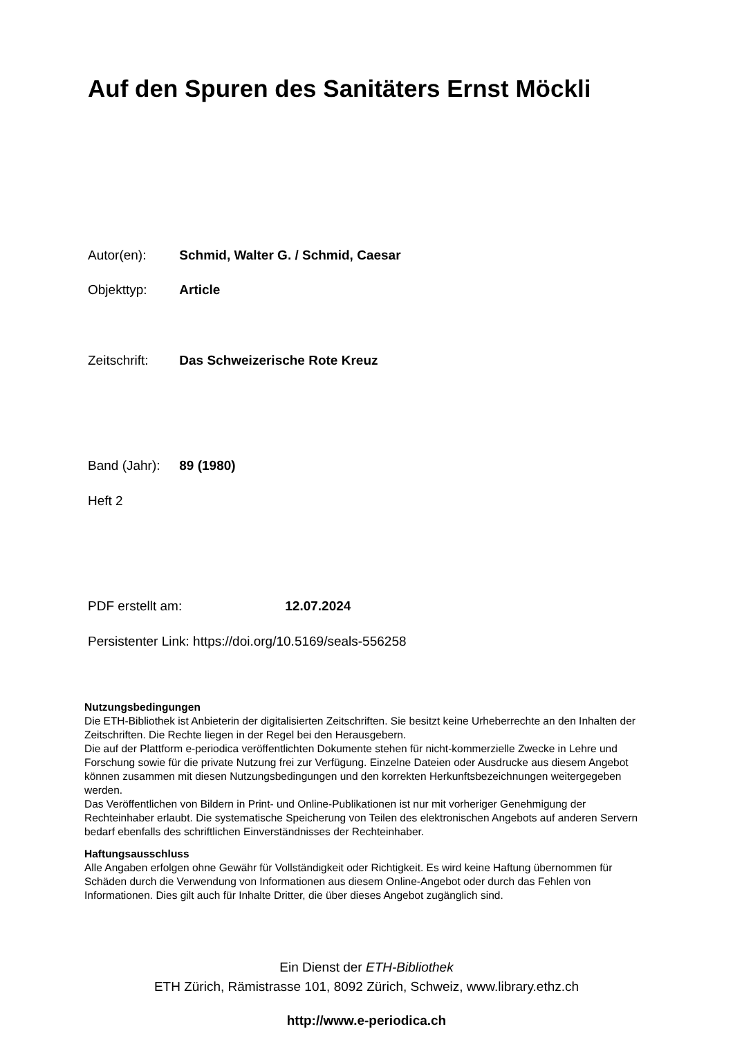Auf den Spuren des Sanitäters Ernst Möckli
Autor(en): Schmid, Walter G. / Schmid, Caesar
Objekttyp: Article
Zeitschrift: Das Schweizerische Rote Kreuz
Band (Jahr): 89 (1980)
Heft 2
PDF erstellt am: 12.07.2024
Persistenter Link: https://doi.org/10.5169/seals-556258
Nutzungsbedingungen
Die ETH-Bibliothek ist Anbieterin der digitalisierten Zeitschriften. Sie besitzt keine Urheberrechte an den Inhalten der Zeitschriften. Die Rechte liegen in der Regel bei den Herausgebern.
Die auf der Plattform e-periodica veröffentlichten Dokumente stehen für nicht-kommerzielle Zwecke in Lehre und Forschung sowie für die private Nutzung frei zur Verfügung. Einzelne Dateien oder Ausdrucke aus diesem Angebot können zusammen mit diesen Nutzungsbedingungen und den korrekten Herkunftsbezeichnungen weitergegeben werden.
Das Veröffentlichen von Bildern in Print- und Online-Publikationen ist nur mit vorheriger Genehmigung der Rechteinhaber erlaubt. Die systematische Speicherung von Teilen des elektronischen Angebots auf anderen Servern bedarf ebenfalls des schriftlichen Einverständnisses der Rechteinhaber.
Haftungsausschluss
Alle Angaben erfolgen ohne Gewähr für Vollständigkeit oder Richtigkeit. Es wird keine Haftung übernommen für Schäden durch die Verwendung von Informationen aus diesem Online-Angebot oder durch das Fehlen von Informationen. Dies gilt auch für Inhalte Dritter, die über dieses Angebot zugänglich sind.
Ein Dienst der ETH-Bibliothek
ETH Zürich, Rämistrasse 101, 8092 Zürich, Schweiz, www.library.ethz.ch
http://www.e-periodica.ch